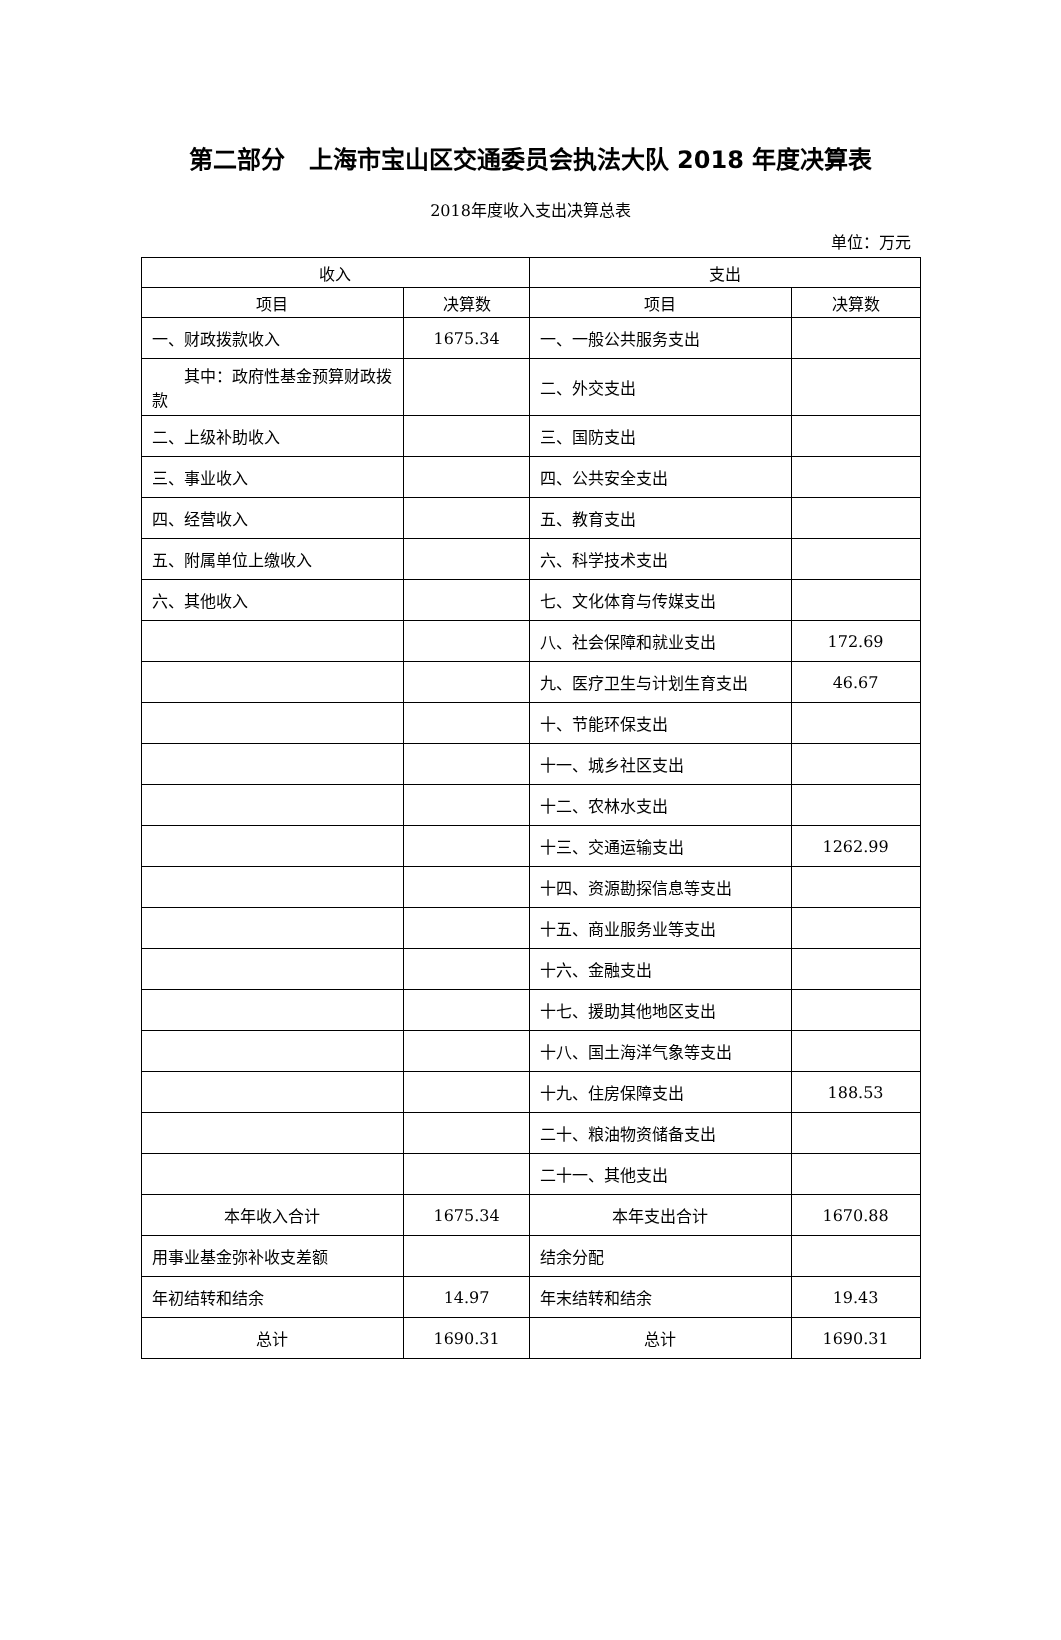第二部分　上海市宝山区交通委员会执法大队 2018 年度决算表
2018年度收入支出决算总表
单位：万元
| 收入 | | 支出 | |
| --- | --- | --- | --- |
| 项目 | 决算数 | 项目 | 决算数 |
| 一、财政拨款收入 | 1675.34 | 一、一般公共服务支出 | |
| 其中：政府性基金预算财政拨款 | | 二、外交支出 | |
| 二、上级补助收入 | | 三、国防支出 | |
| 三、事业收入 | | 四、公共安全支出 | |
| 四、经营收入 | | 五、教育支出 | |
| 五、附属单位上缴收入 | | 六、科学技术支出 | |
| 六、其他收入 | | 七、文化体育与传媒支出 | |
| | | 八、社会保障和就业支出 | 172.69 |
| | | 九、医疗卫生与计划生育支出 | 46.67 |
| | | 十、节能环保支出 | |
| | | 十一、城乡社区支出 | |
| | | 十二、农林水支出 | |
| | | 十三、交通运输支出 | 1262.99 |
| | | 十四、资源勘探信息等支出 | |
| | | 十五、商业服务业等支出 | |
| | | 十六、金融支出 | |
| | | 十七、援助其他地区支出 | |
| | | 十八、国土海洋气象等支出 | |
| | | 十九、住房保障支出 | 188.53 |
| | | 二十、粮油物资储备支出 | |
| | | 二十一、其他支出 | |
| 本年收入合计 | 1675.34 | 本年支出合计 | 1670.88 |
| 用事业基金弥补收支差额 | | 结余分配 | |
| 年初结转和结余 | 14.97 | 年末结转和结余 | 19.43 |
| 总计 | 1690.31 | 总计 | 1690.31 |